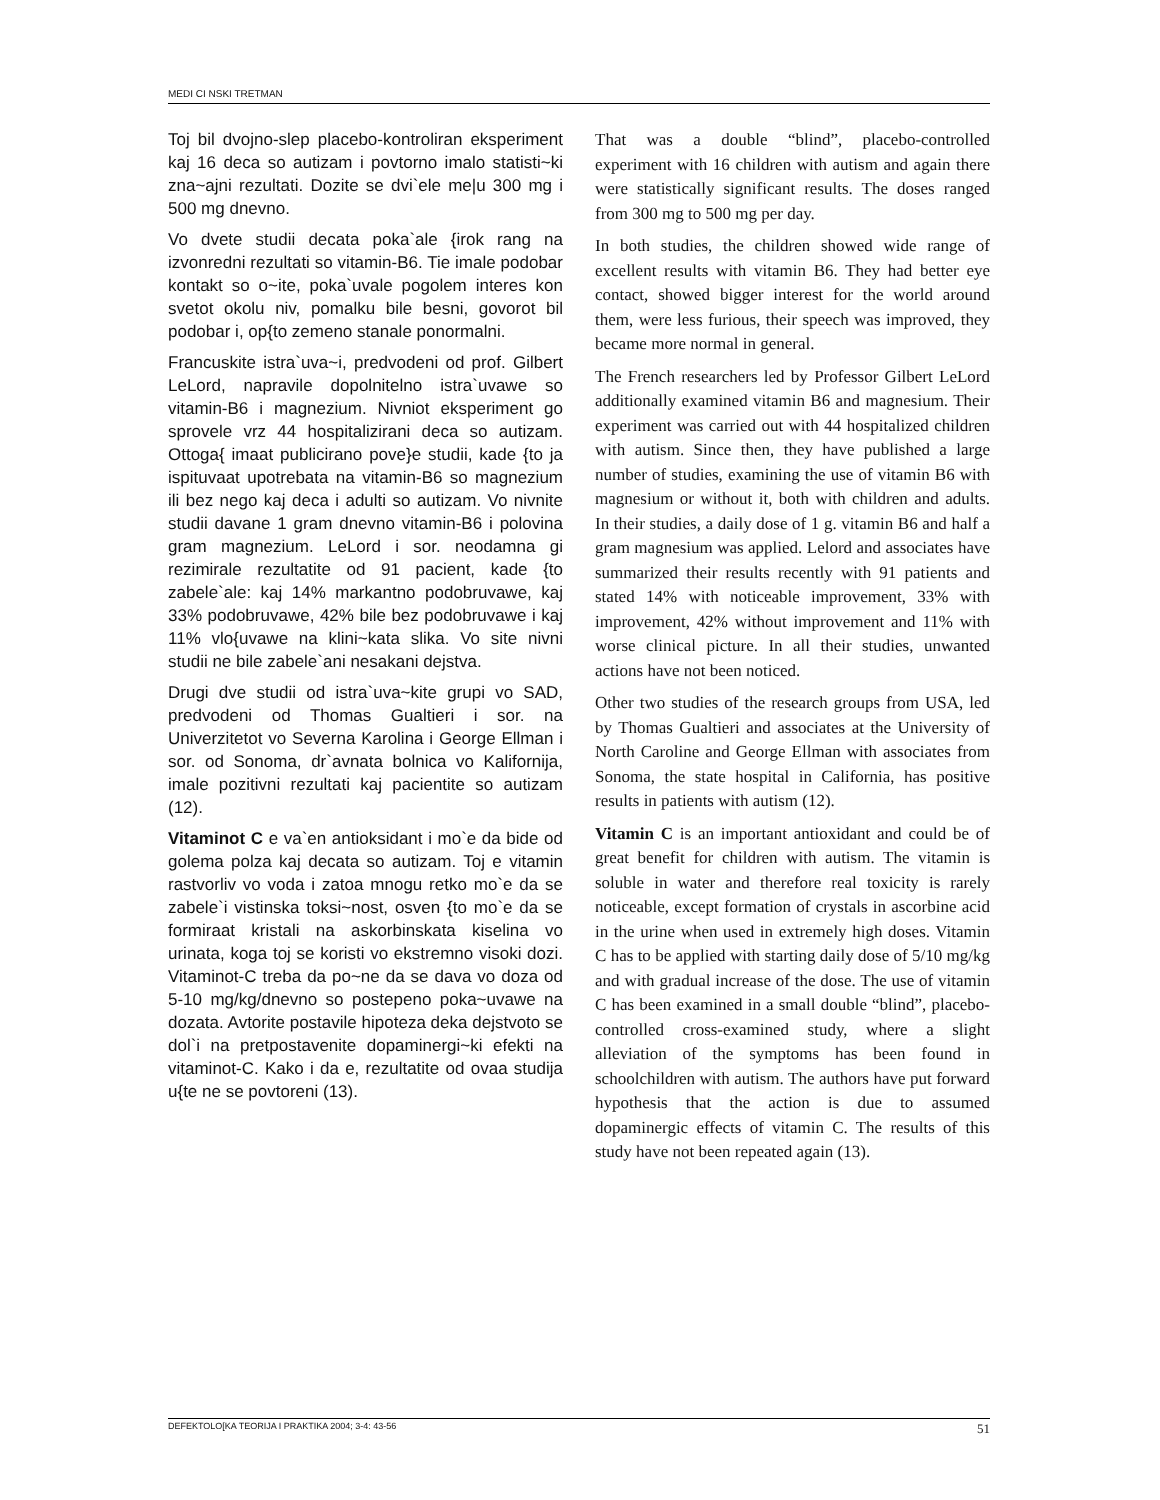MEDI CI NSKI TRETMAN
Toj bil dvojno-slep placebo-kontroliran eksperiment kaj 16 deca so autizam i povtorno imalo statisti~ki zna~ajni rezultati. Dozite se dvi`ele me|u 300 mg i 500 mg dnevno.
Vo dvete studii decata poka`ale {irok rang na izvonredni rezultati so vitamin-B6. Tie imale podobar kontakt so o~ite, poka`uvale pogolem interes kon svetot okolu niv, pomalku bile besni, govorot bil podobar i, op{to zemeno stanale ponormalni.
Francuskite istra`uva~i, predvodeni od prof. Gilbert LeLord, napravile dopolnitelno istra`uvawe so vitamin-B6 i magnezium. Nivniot eksperiment go sprovele vrz 44 hospitalizirani deca so autizam. Ottoga{ imaat publicirano pove}e studii, kade {to ja ispituvaat upotrebata na vitamin-B6 so magnezium ili bez nego kaj deca i adulti so autizam. Vo nivnite studii davane 1 gram dnevno vitamin-B6 i polovina gram magnezium. LeLord i sor. neodamna gi rezimirale rezultatite od 91 pacient, kade {to zabele`ale: kaj 14% markantno podobruvawe, kaj 33% podobruvawe, 42% bile bez podobruvawe i kaj 11% vlo{uvawe na klini~kata slika. Vo site nivni studii ne bile zabele`ani nesakani dejstva.
Drugi dve studii od istra`uva~kite grupi vo SAD, predvodeni od Thomas Gualtieri i sor. na Univerzitetot vo Severna Karolina i George Ellman i sor. od Sonoma, dr`avnata bolnica vo Kalifornija, imale pozitivni rezultati kaj pacientite so autizam (12).
Vitaminot C e va`en antioksidant i mo`e da bide od golema polza kaj decata so autizam. Toj e vitamin rastvorliv vo voda i zatoa mnogu retko mo`e da se zabele`i vistinska toksi~nost, osven {to mo`e da se formiraat kristali na askorbinskata kiselina vo urinata, koga toj se koristi vo ekstremno visoki dozi. Vitaminot-C treba da po~ne da se dava vo doza od 5-10 mg/kg/dnevno so postepeno poka~uvawe na dozata. Avtorite postavile hipoteza deka dejstvoto se dol`i na pretpostavenite dopaminergi~ki efekti na vitaminot-C. Kako i da e, rezultatite od ovaa studija u{te ne se povtoreni (13).
That was a double “blind”, placebo-controlled experiment with 16 children with autism and again there were statistically significant results. The doses ranged from 300 mg to 500 mg per day.
In both studies, the children showed wide range of excellent results with vitamin B6. They had better eye contact, showed bigger interest for the world around them, were less furious, their speech was improved, they became more normal in general.
The French researchers led by Professor Gilbert LeLord additionally examined vitamin B6 and magnesium. Their experiment was carried out with 44 hospitalized children with autism. Since then, they have published a large number of studies, examining the use of vitamin B6 with magnesium or without it, both with children and adults. In their studies, a daily dose of 1 g. vitamin B6 and half a gram magnesium was applied. Lelord and associates have summarized their results recently with 91 patients and stated 14% with noticeable improvement, 33% with improvement, 42% without improvement and 11% with worse clinical picture. In all their studies, unwanted actions have not been noticed.
Other two studies of the research groups from USA, led by Thomas Gualtieri and associates at the University of North Caroline and George Ellman with associates from Sonoma, the state hospital in California, has positive results in patients with autism (12).
Vitamin C is an important antioxidant and could be of great benefit for children with autism. The vitamin is soluble in water and therefore real toxicity is rarely noticeable, except formation of crystals in ascorbine acid in the urine when used in extremely high doses. Vitamin C has to be applied with starting daily dose of 5/10 mg/kg and with gradual increase of the dose. The use of vitamin C has been examined in a small double “blind”, placebo-controlled cross-examined study, where a slight alleviation of the symptoms has been found in schoolchildren with autism. The authors have put forward hypothesis that the action is due to assumed dopaminergic effects of vitamin C. The results of this study have not been repeated again (13).
DEFEKTOLO[KA TEORIJA I PRAKTIKA 2004; 3-4: 43-56 51